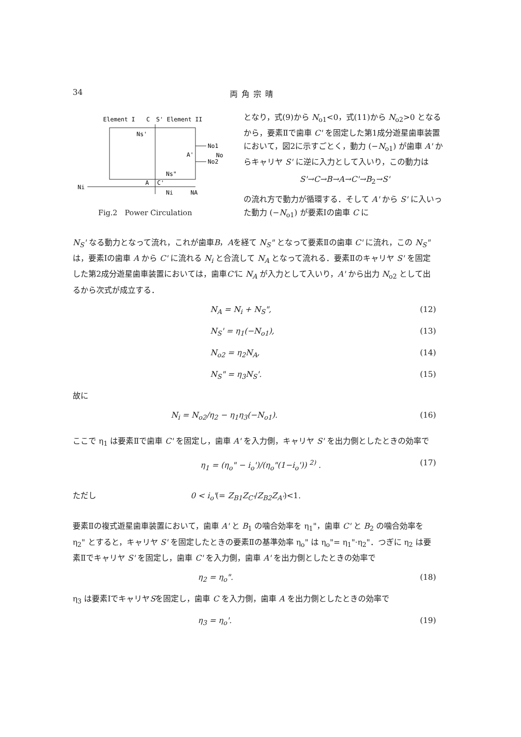34 両角宗晴
Element I
C
S' Element II
Ns'
A'
No1
No
No2
Ns"
Ni
A
C'
Ni
NA
Fig.2　Power Circulation
となり，式(9)から N<sub>o1</sub><0，式(11)から N<sub>o2</sub>>0 となるから，要素Ⅱで歯車 C' を固定した第1成分遊星歯車装置において，図2に示すごとく，動力 (−N<sub>o1</sub>) が歯車 A' からキャリヤ S' に逆に入力として入いり，この動力は
S'→C→B→A→C'→B<sub>2</sub>→S'
の流れ方で動力が循環する．そして A' から S' に入いった動力 (−N<sub>o1</sub>) が要素Ⅰの歯車 C に
N<sub>S</sub>' なる動力となって流れ，これが歯車B，Aを経て N<sub>S</sub>" となって要素Ⅱの歯車 C' に流れ，この N<sub>S</sub>" は，要素Ⅰの歯車 A から C' に流れる N<sub>i</sub> と合流して N<sub>A</sub> となって流れる．要素Ⅱのキャリヤ S' を固定した第2成分遊星歯車装置においては，歯車C'に N<sub>A</sub> が入力として入いり，A' から出力 N<sub>o2</sub> として出るから次式が成立する．
N<sub>A</sub> = N<sub>i</sub> + N<sub>S</sub>", (12)
N<sub>S</sub>' = η<sub>1</sub>(−N<sub>o1</sub>), (13)
N<sub>o2</sub> = η<sub>2</sub>N<sub>A</sub>, (14)
N<sub>S</sub>" = η<sub>3</sub>N<sub>S</sub>'. (15)
故に
N<sub>i</sub> = N<sub>o2</sub>/η<sub>2</sub> − η<sub>1</sub>η<sub>3</sub>(−N<sub>o1</sub>). (16)
ここで η<sub>1</sub> は要素Ⅱで歯車 C' を固定し，歯車 A' を入力側，キャリヤ S' を出力側としたときの効率で
η<sub>1</sub> = (η<sub>o</sub>" − i<sub>o</sub>')/(η<sub>o</sub>"(1−i<sub>o</sub>')) <sup>2)</sup> . (17)
ただし 0 < i<sub>o</sub>'(= Z<sub>B1</sub>Z<sub>C'</sub>/Z<sub>B2</sub>Z<sub>A'</sub>)<1.
要素Ⅱの複式遊星歯車装置において，歯車 A' と B<sub>1</sub> の噛合効率を η<sub>1</sub>"，歯車 C' と B<sub>2</sub> の噛合効率を η<sub>2</sub>" とすると，キャリヤ S' を固定したときの要素Ⅱの基準効率 η<sub>o</sub>" は η<sub>o</sub>"= η<sub>1</sub>"·η<sub>2</sub>"．つぎに η<sub>2</sub> は要素Ⅱでキャリヤ S' を固定し，歯車 C' を入力側，歯車 A' を出力側としたときの効率で
η<sub>2</sub> = η<sub>o</sub>". (18)
η<sub>3</sub> は要素ⅠでキャリヤSを固定し，歯車 C を入力側，歯車 A を出力側としたときの効率で
η<sub>3</sub> = η<sub>o</sub>'. (19)